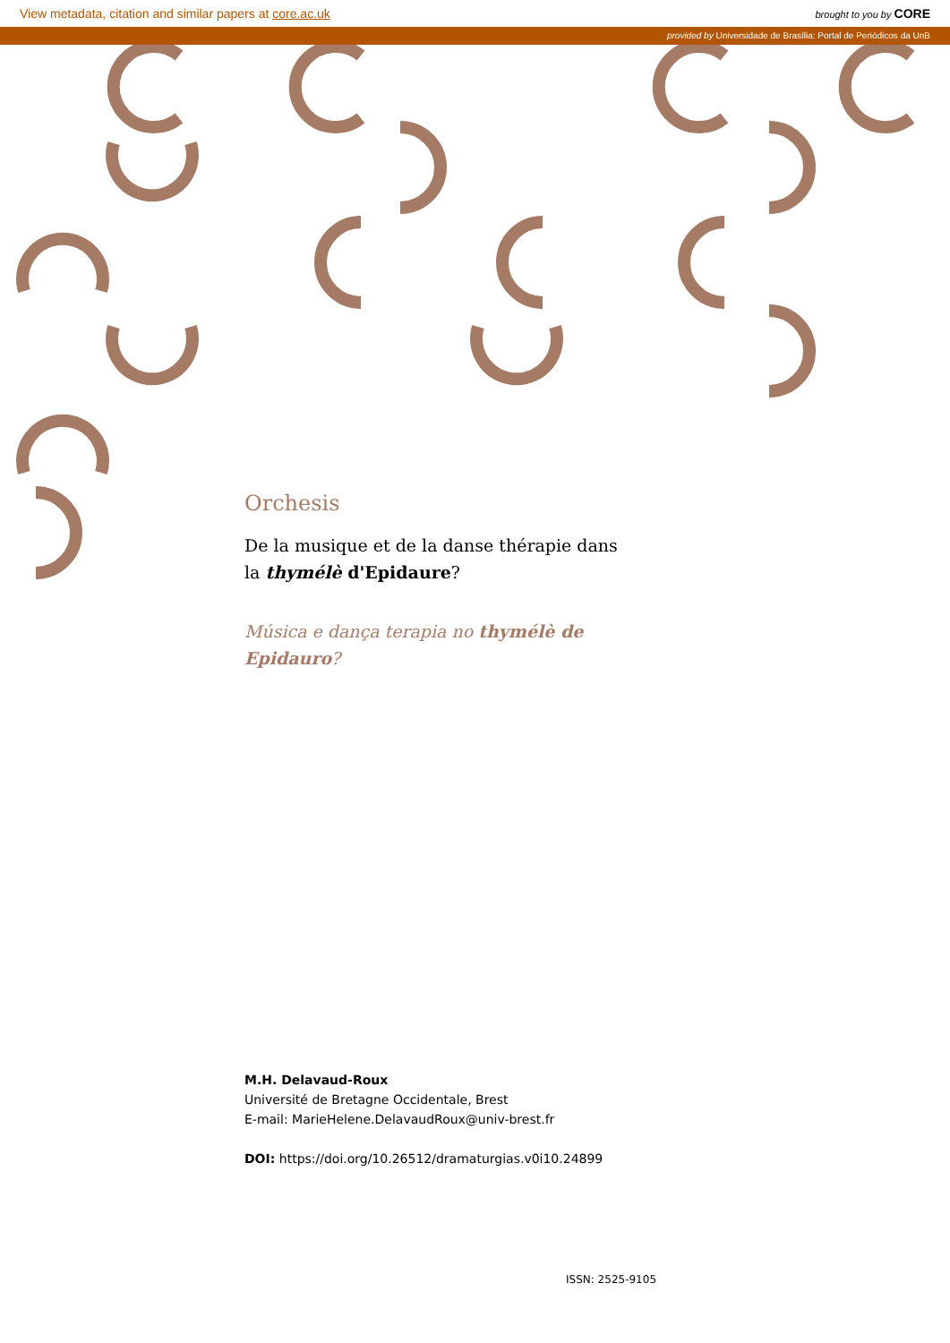View metadata, citation and similar papers at core.ac.uk brought to you by CORE
provided by Universidade de Brasília: Portal de Periódicos da UnB
Orchesis
De la musique et de la danse thérapie dans la thymélè d'Epidaure?
Música e dança terapia no thymélè de Epidauro?
M.H. Delavaud-Roux
Université de Bretagne Occidentale, Brest
E-mail: MarieHelene.DelavaudRoux@univ-brest.fr
DOI: https://doi.org/10.26512/dramaturgias.v0i10.24899
ISSN: 2525-9105